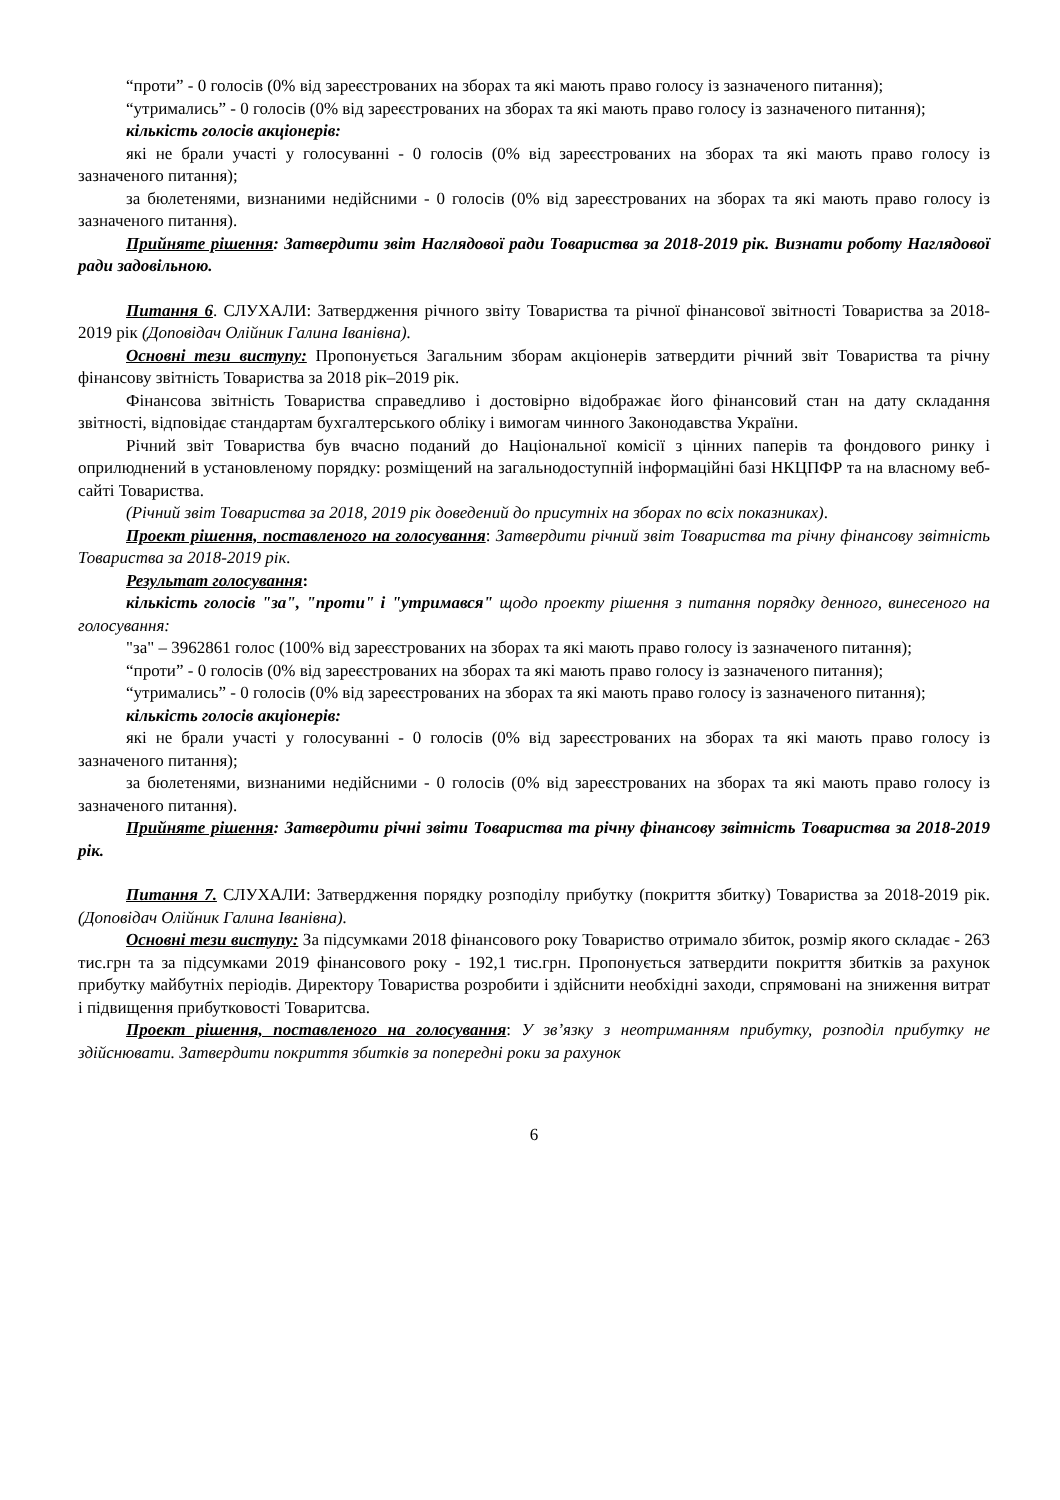“проти” - 0 голосів (0% від зареєстрованих на зборах та які мають право голосу із зазначеного питання);
“утримались” - 0 голосів (0% від зареєстрованих на зборах та які мають право голосу із зазначеного питання);
кількість голосів акціонерів:
які не брали участі у голосуванні - 0 голосів (0% від зареєстрованих на зборах та які мають право голосу із зазначеного питання);
за бюлетенями, визнаними недійсними - 0 голосів (0% від зареєстрованих на зборах та які мають право голосу із зазначеного питання).
Прийняте рішення: Затвердити звіт Наглядової ради Товариства за 2018-2019 рік. Визнати роботу Наглядової ради задовільною.
Питання 6. СЛУХАЛИ: Затвердження річного звіту Товариства та річної фінансової звітності Товариства за 2018-2019 рік (Доповідач Олійник Галина Іванівна).
Основні тези виступу: Пропонується Загальним зборам акціонерів затвердити річний звіт Товариства та річну фінансову звітність Товариства за 2018 рік–2019 рік.
Фінансова звітність Товариства справедливо і достовірно відображає його фінансовий стан на дату складання звітності, відповідає стандартам бухгалтерського обліку і вимогам чинного Законодавства України.
Річний звіт Товариства був вчасно поданий до Національної комісії з цінних паперів та фондового ринку і оприлюднений в установленому порядку: розміщений на загальнодоступній інформаційні базі НКЦПФР та на власному веб-сайті Товариства.
(Річний звіт Товариства за 2018, 2019 рік доведений до присутніх на зборах по всіх показниках).
Проект рішення, поставленого на голосування: Затвердити річний звіт Товариства та річну фінансову звітність Товариства за 2018-2019 рік.
Результат голосування:
кількість голосів "за", "проти" і "утримався" щодо проекту рішення з питання порядку денного, винесеного на голосування:
"за" – 3962861 голос (100% від зареєстрованих на зборах та які мають право голосу із зазначеного питання);
“проти” - 0 голосів (0% від зареєстрованих на зборах та які мають право голосу із зазначеного питання);
“утримались” - 0 голосів (0% від зареєстрованих на зборах та які мають право голосу із зазначеного питання);
кількість голосів акціонерів:
які не брали участі у голосуванні - 0 голосів (0% від зареєстрованих на зборах та які мають право голосу із зазначеного питання);
за бюлетенями, визнаними недійсними - 0 голосів (0% від зареєстрованих на зборах та які мають право голосу із зазначеного питання).
Прийняте рішення: Затвердити річні звіти Товариства та річну фінансову звітність Товариства за 2018-2019 рік.
Питання 7. СЛУХАЛИ: Затвердження порядку розподілу прибутку (покриття збитку) Товариства за 2018-2019 рік. (Доповідач Олійник Галина Іванівна).
Основні тези виступу: За підсумками 2018 фінансового року Товариство отримало збиток, розмір якого складає - 263 тис.грн та за підсумками 2019 фінансового року - 192,1 тис.грн. Пропонується затвердити покриття збитків за рахунок прибутку майбутніх періодів. Директору Товариства розробити і здійснити необхідні заходи, спрямовані на зниження витрат і підвищення прибутковості Товаритсва.
Проект рішення, поставленого на голосування: У зв’язку з неотриманням прибутку, розподіл прибутку не здійснювати. Затвердити покриття збитків за попередні роки за рахунок
6